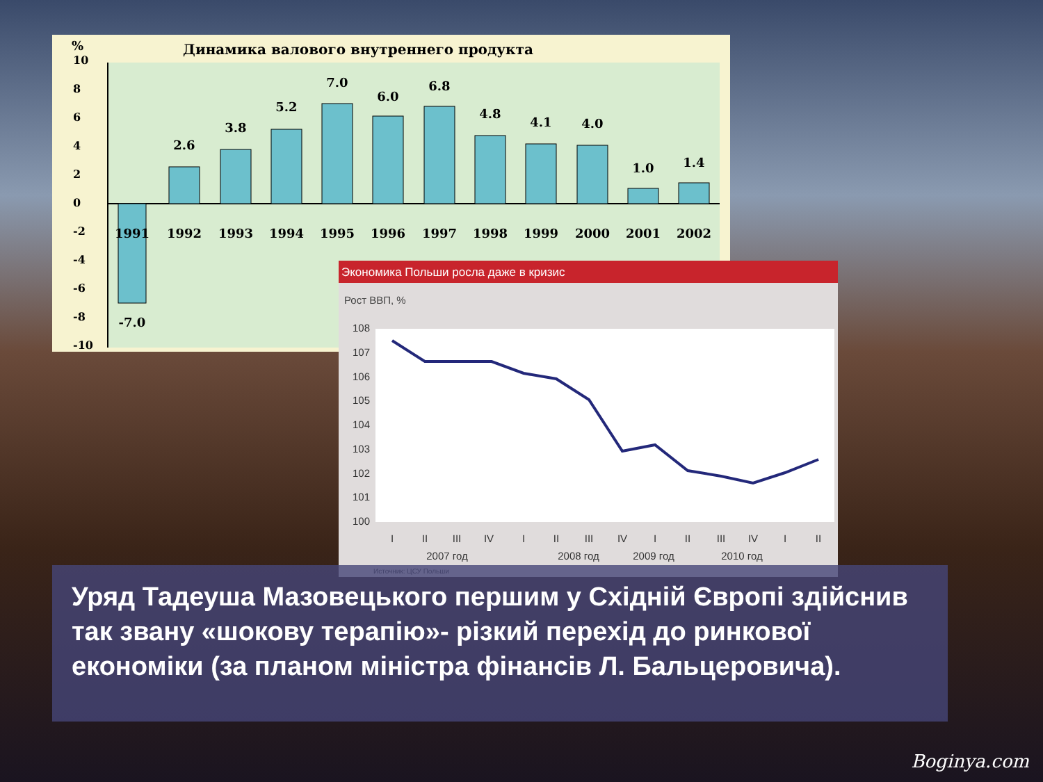Динамика валового внутреннего продукта
%
10
8
6
4
2
0
-2
-4
-6
-8
-10
-7.0
2.6
3.8
5.2
7.0
6.0
6.8
4.8
4.1
4.0
1.0
1.4
1991
1992
1993
1994
1995
1996
1997
1998
1999
2000
2001
2002
Экономика Польши росла даже в кризис
Рост ВВП, %
108
107
106
105
104
103
102
101
100
I
II
III
IV
I
II
III
IV
I
II
III
IV
I
II
2007 год
2008 год
2009 год
2010 год
Источник: ЦСУ Польши
Уряд Тадеуша Мазовецького першим у Східній Європі здійснив так звану «шокову терапію»- різкий перехід до ринкової економіки (за планом міністра фінансів Л. Бальцеровича).
Boginya.com